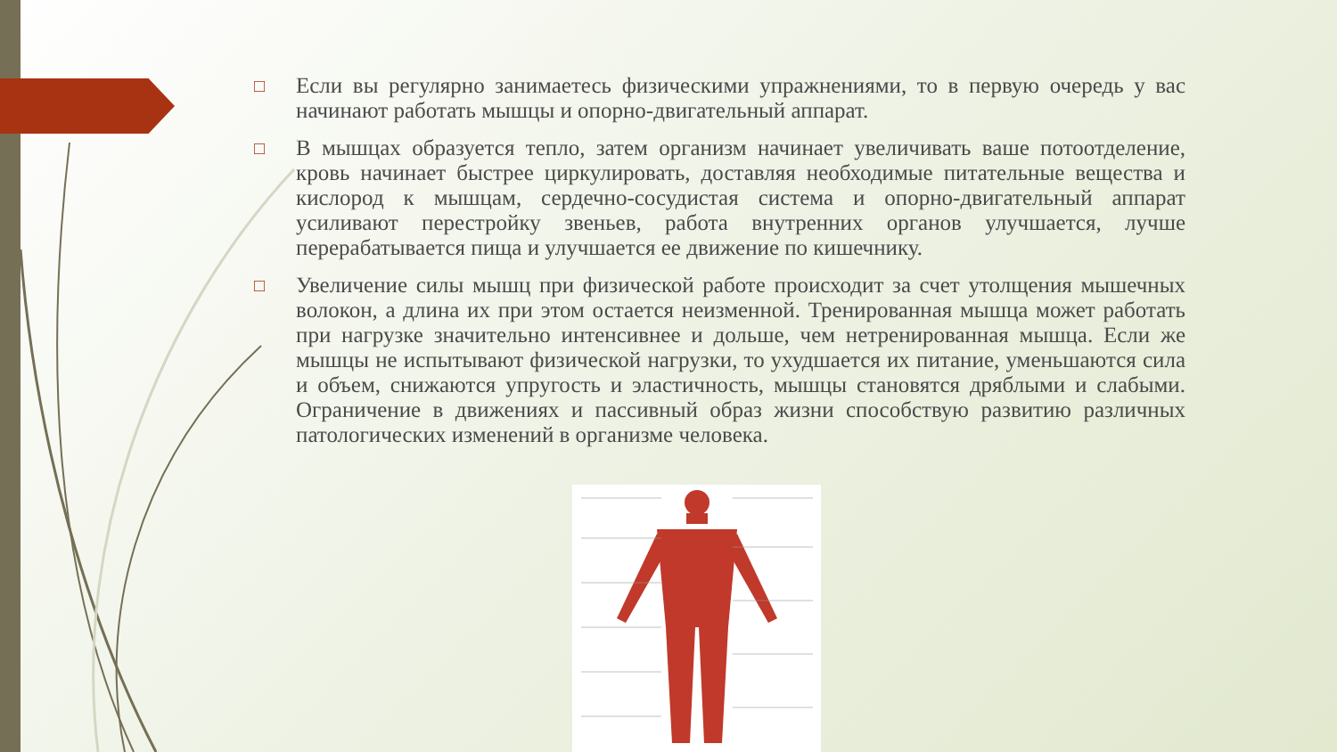□ Если вы регулярно занимаетесь физическими упражнениями, то в первую очередь у вас начинают работать мышцы и опорно-двигательный аппарат.
□ В мышцах образуется тепло, затем организм начинает увеличивать ваше потоотделение, кровь начинает быстрее циркулировать, доставляя необходимые питательные вещества и кислород к мышцам, сердечно-сосудистая система и опорно-двигательный аппарат усиливают перестройку звеньев, работа внутренних органов улучшается, лучше перерабатывается пища и улучшается ее движение по кишечнику.
□ Увеличение силы мышц при физической работе происходит за счет утолщения мышечных волокон, а длина их при этом остается неизменной. Тренированная мышца может работать при нагрузке значительно интенсивнее и дольше, чем нетренированная мышца. Если же мышцы не испытывают физической нагрузки, то ухудшается их питание, уменьшаются сила и объем, снижаются упругость и эластичность, мышцы становятся дряблыми и слабыми. Ограничение в движениях и пассивный образ жизни способствую развитию различных патологических изменений в организме человека.